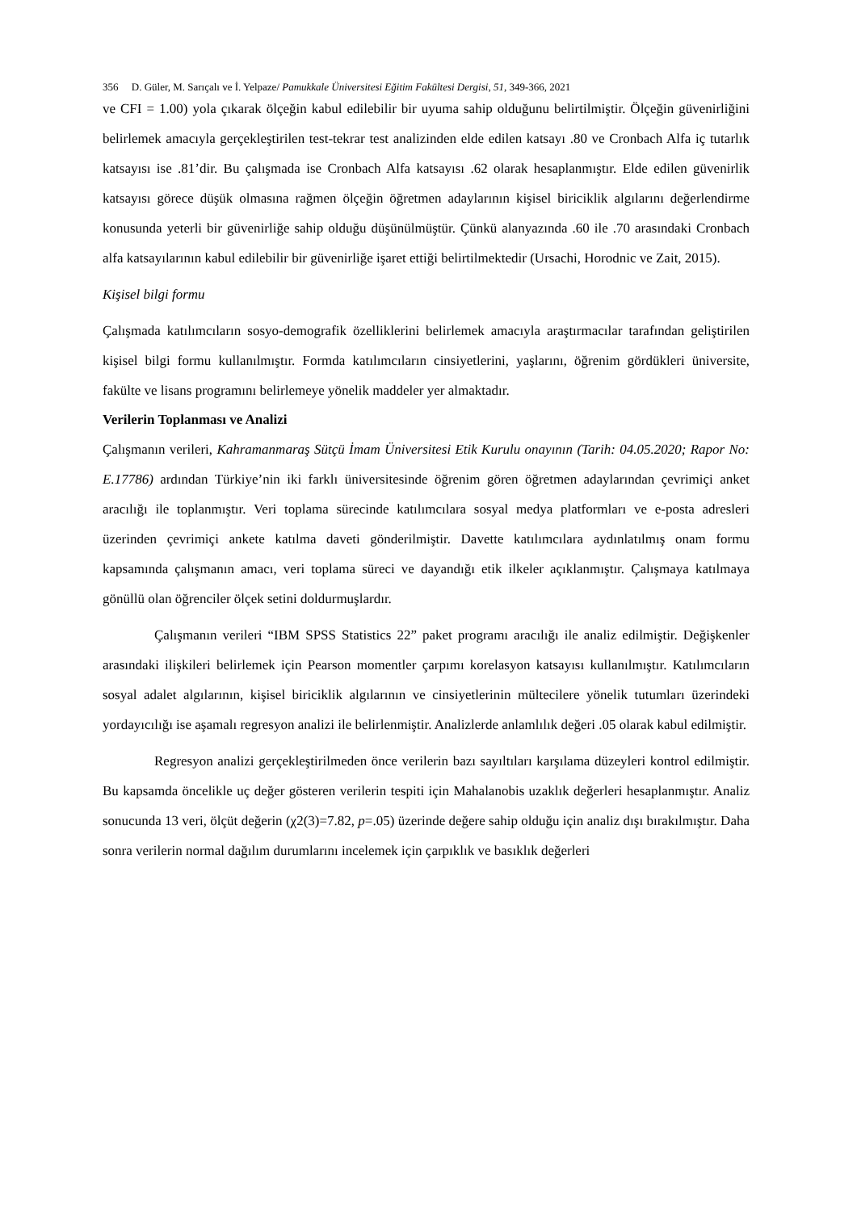356 D. Güler, M. Sarıçalı ve İ. Yelpaze/ Pamukkale Üniversitesi Eğitim Fakültesi Dergisi, 51, 349-366, 2021
ve CFI = 1.00) yola çıkarak ölçeğin kabul edilebilir bir uyuma sahip olduğunu belirtilmiştir. Ölçeğin güvenirliğini belirlemek amacıyla gerçekleştirilen test-tekrar test analizinden elde edilen katsayı .80 ve Cronbach Alfa iç tutarlık katsayısı ise .81’dir. Bu çalışmada ise Cronbach Alfa katsayısı .62 olarak hesaplanmıştır. Elde edilen güvenirlik katsayısı görece düşük olmasına rağmen ölçeğin öğretmen adaylarının kişisel biriciklik algılarını değerlendirme konusunda yeterli bir güvenirliğe sahip olduğu düşünülmüştür. Çünkü alanyazında .60 ile .70 arasındaki Cronbach alfa katsayılarının kabul edilebilir bir güvenirliğe işaret ettiği belirtilmektedir (Ursachi, Horodnic ve Zait, 2015).
Kişisel bilgi formu
Çalışmada katılımcıların sosyo-demografik özelliklerini belirlemek amacıyla araştırmacılar tarafından geliştirilen kişisel bilgi formu kullanılmıştır. Formda katılımcıların cinsiyetlerini, yaşlarını, öğrenim gördükleri üniversite, fakülte ve lisans programını belirlemeye yönelik maddeler yer almaktadır.
Verilerin Toplanması ve Analizi
Çalışmanın verileri, Kahramanmaraş Sütçü İmam Üniversitesi Etik Kurulu onayının (Tarih: 04.05.2020; Rapor No: E.17786) ardından Türkiye’nin iki farklı üniversitesinde öğrenim gören öğretmen adaylarından çevrimiçi anket aracılığı ile toplanmıştır. Veri toplama sürecinde katılımcılara sosyal medya platformları ve e-posta adresleri üzerinden çevrimiçi ankete katılma daveti gönderilmiştir. Davette katılımcılara aydınlatılmış onam formu kapsamında çalışmanın amacı, veri toplama süreci ve dayandığı etik ilkeler açıklanmıştır. Çalışmaya katılmaya gönüllü olan öğrenciler ölçek setini doldurmuşlardır.
Çalışmanın verileri “IBM SPSS Statistics 22” paket programı aracılığı ile analiz edilmiştir. Değişkenler arasındaki ilişkileri belirlemek için Pearson momentler çarpımı korelasyon katsayısı kullanılmıştır. Katılımcıların sosyal adalet algılarının, kişisel biriciklik algılarının ve cinsiyetlerinin mültecilere yönelik tutumları üzerindeki yordayıcılığı ise aşamalı regresyon analizi ile belirlenmiştir. Analizlerde anlamlılık değeri .05 olarak kabul edilmiştir.
Regresyon analizi gerçekleştirilmeden önce verilerin bazı sayıltıları karşılama düzeyleri kontrol edilmiştir. Bu kapsamda öncelikle uç değer gösteren verilerin tespiti için Mahalanobis uzaklık değerleri hesaplanmıştır. Analiz sonucunda 13 veri, ölçüt değerin (χ2(3)=7.82, p=.05) üzerinde değere sahip olduğu için analiz dışı bırakılmıştır. Daha sonra verilerin normal dağılım durumlarını incelemek için çarpıklık ve basıklık değerleri